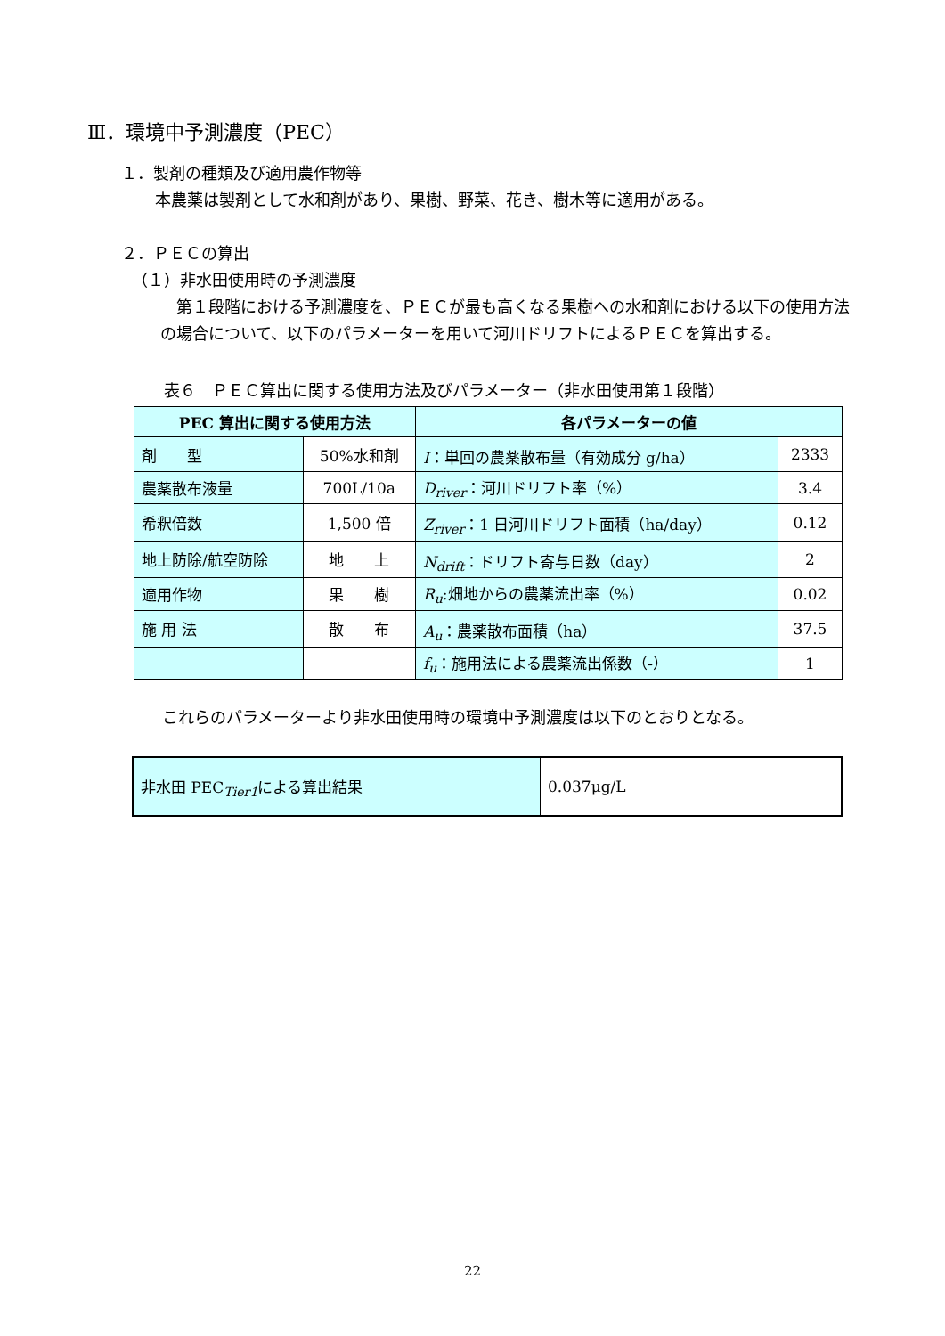Ⅲ．環境中予測濃度（PEC）
１．製剤の種類及び適用農作物等
本農薬は製剤として水和剤があり、果樹、野菜、花き、樹木等に適用がある。
２．ＰＥＣの算出
（１）非水田使用時の予測濃度
第１段階における予測濃度を、ＰＥＣが最も高くなる果樹への水和剤における以下の使用方法の場合について、以下のパラメーターを用いて河川ドリフトによるＰＥＣを算出する。
表６　ＰＥＣ算出に関する使用方法及びパラメーター（非水田使用第１段階）
| PEC 算出に関する使用方法 | | 各パラメーターの値 | |
| --- | --- | --- | --- |
| 剤 型 | 50%水和剤 | I ：単回の農薬散布量（有効成分 g/ha） | 2333 |
| 農薬散布液量 | 700L/10a | D<sub>river</sub> ：河川ドリフト率（%） | 3.4 |
| 希釈倍数 | 1,500 倍 | Z<sub>river</sub> ：1 日河川ドリフト面積（ha/day） | 0.12 |
| 地上防除/航空防除 | 地 上 | N<sub>drift</sub> ：ドリフト寄与日数（day） | 2 |
| 適用作物 | 果 樹 | R<sub>u</sub> :畑地からの農薬流出率（%） | 0.02 |
| 施 用 法 | 散 布 | A<sub>u</sub> ：農薬散布面積（ha） | 37.5 |
| | | f<sub>u</sub> ：施用法による農薬流出係数（-） | 1 |
これらのパラメーターより非水田使用時の環境中予測濃度は以下のとおりとなる。
| 非水田 PEC<sub>Tier1</sub>による算出結果 | 0.037μg/L |
22